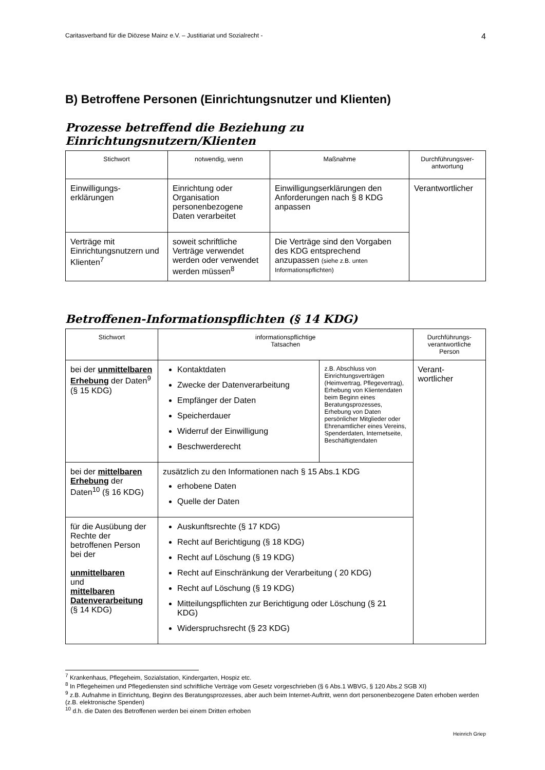Caritasverband für die Diözese Mainz e.V. – Justitiariat und Sozialrecht - 4
B) Betroffene Personen (Einrichtungsnutzer und Klienten)
Prozesse betreffend die Beziehung zu Einrichtungsnutzern/Klienten
| Stichwort | notwendig, wenn | Maßnahme | Durchführungsver- antwortung |
| --- | --- | --- | --- |
| Einwilligungs- erklärungen | Einrichtung oder Organisation personenbezogene Daten verarbeitet | Einwilligungserklärungen den Anforderungen nach § 8 KDG anpassen | Verantwortlicher |
| Verträge mit Einrichtungsnutzern und Klienten<sup>7</sup> | soweit schriftliche Verträge verwendet werden oder verwendet werden müssen<sup>8</sup> | Die Verträge sind den Vorgaben des KDG entsprechend anzupassen (siehe z.B. unten Informationspflichten) | |
Betroffenen-Informationspflichten (§ 14 KDG)
| Stichwort | informationspflichtige Tatsachen | | Durchführungs- verantwortliche Person |
| --- | --- | --- | --- |
| bei der unmittelbaren Erhebung der Daten<sup>9</sup> (§ 15 KDG) | Kontaktdaten Zwecke der Datenverarbeitung Empfänger der Daten Speicherdauer Widerruf der Einwilligung Beschwerderecht | z.B. Abschluss von Einrichtungsverträgen (Heimvertrag, Pflegevertrag), Erhebung von Klientendaten beim Beginn eines Beratungsprozesses, Erhebung von Daten persönlicher Mitglieder oder Ehrenamtlicher eines Vereins, Spenderdaten, Internetseite, Beschäftigtendaten | Verant- wortlicher |
| bei der mittelbaren Erhebung der Daten<sup>10</sup> (§ 16 KDG) | zusätzlich zu den Informationen nach § 15 Abs.1 KDG erhobene Daten Quelle der Daten | | |
| für die Ausübung der Rechte der betroffenen Person bei der unmittelbaren und mittelbaren Datenverarbeitung (§ 14 KDG) | Auskunftsrechte (§ 17 KDG) Recht auf Berichtigung (§ 18 KDG) Recht auf Löschung (§ 19 KDG) Recht auf Einschränkung der Verarbeitung ( 20 KDG) Recht auf Löschung (§ 19 KDG) Mitteilungspflichten zur Berichtigung oder Löschung (§ 21 KDG) Widerspruchsrecht (§ 23 KDG) | | |
<sup>7</sup> Krankenhaus, Pflegeheim, Sozialstation, Kindergarten, Hospiz etc.
<sup>8</sup> In Pflegeheimen und Pflegediensten sind schriftliche Verträge vom Gesetz vorgeschrieben (§ 6 Abs.1 WBVG, § 120 Abs.2 SGB XI)
<sup>9</sup> z.B. Aufnahme in Einrichtung, Beginn des Beratungsprozesses, aber auch beim Internet-Auftritt, wenn dort personenbezogene Daten erhoben werden (z.B. elektronische Spenden)
<sup>10</sup> d.h. die Daten des Betroffenen werden bei einem Dritten erhoben
Heinrich Griep